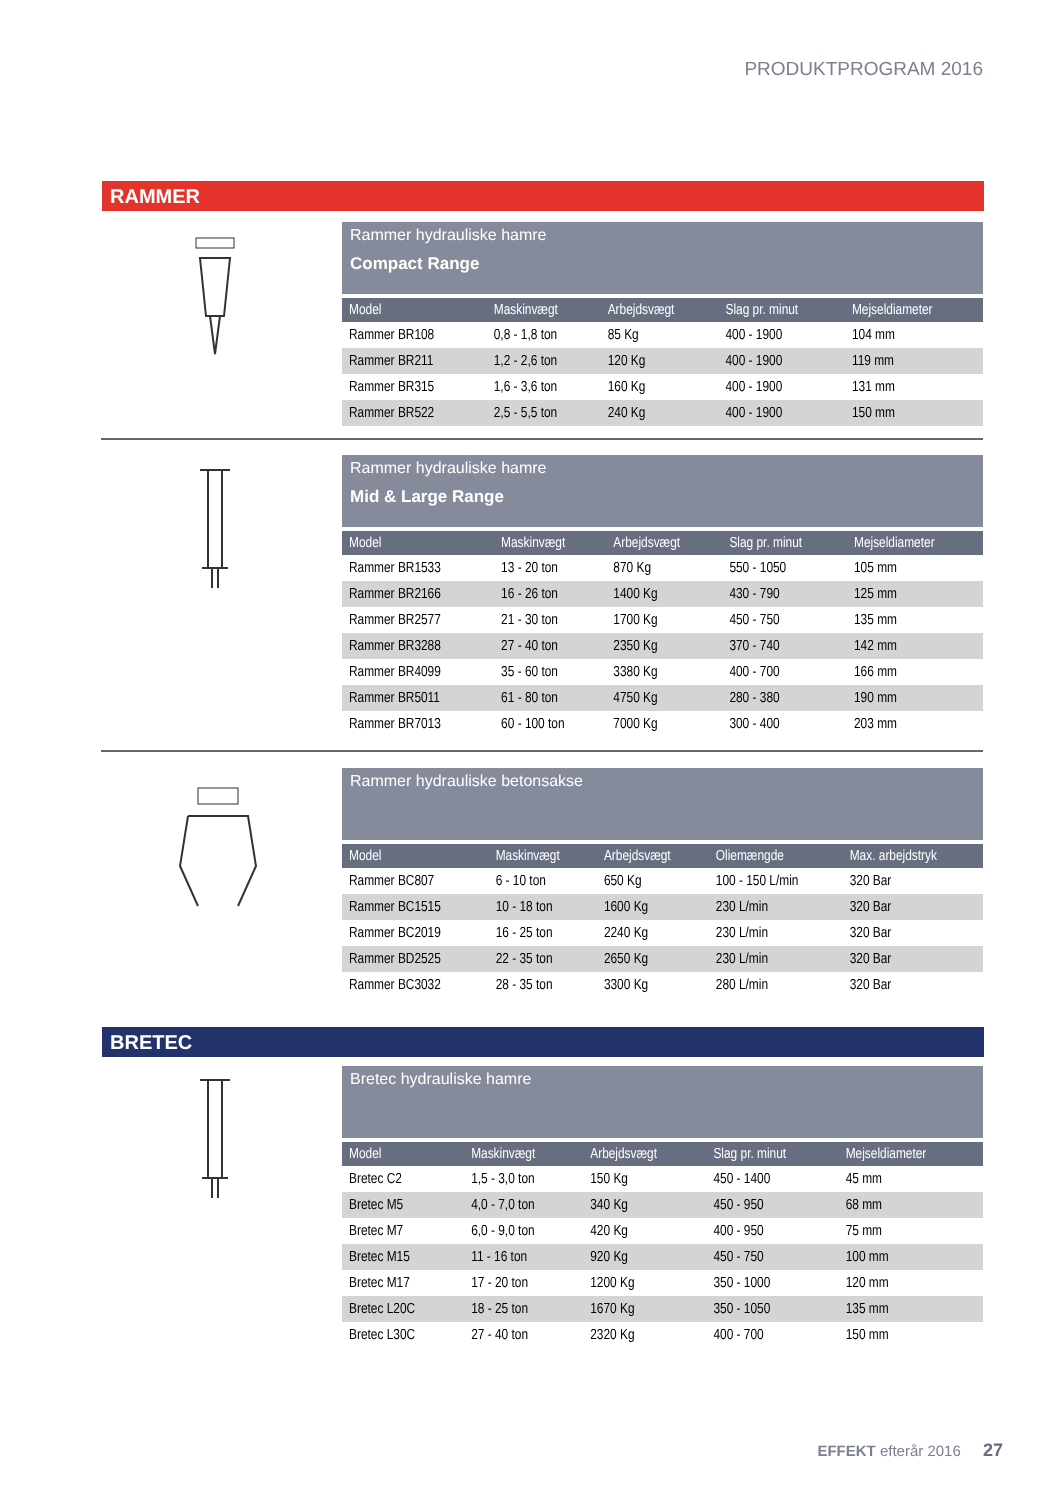PRODUKTPROGRAM 2016
RAMMER
Rammer hydrauliske hamre
Compact Range
| Model | Maskinvægt | Arbejdsvægt | Slag pr. minut | Mejseldiameter |
| --- | --- | --- | --- | --- |
| Rammer BR108 | 0,8 - 1,8 ton | 85 Kg | 400 - 1900 | 104 mm |
| Rammer BR211 | 1,2 - 2,6 ton | 120 Kg | 400 - 1900 | 119 mm |
| Rammer BR315 | 1,6 - 3,6 ton | 160 Kg | 400 - 1900 | 131 mm |
| Rammer BR522 | 2,5 - 5,5 ton | 240 Kg | 400 - 1900 | 150 mm |
Rammer hydrauliske hamre
Mid & Large Range
| Model | Maskinvægt | Arbejdsvægt | Slag pr. minut | Mejseldiameter |
| --- | --- | --- | --- | --- |
| Rammer BR1533 | 13 - 20 ton | 870 Kg | 550 - 1050 | 105 mm |
| Rammer BR2166 | 16 - 26 ton | 1400 Kg | 430 - 790 | 125 mm |
| Rammer BR2577 | 21 - 30 ton | 1700 Kg | 450 - 750 | 135 mm |
| Rammer BR3288 | 27 - 40 ton | 2350 Kg | 370 - 740 | 142 mm |
| Rammer BR4099 | 35 - 60 ton | 3380 Kg | 400 - 700 | 166 mm |
| Rammer BR5011 | 61 - 80 ton | 4750 Kg | 280 - 380 | 190 mm |
| Rammer BR7013 | 60 - 100 ton | 7000 Kg | 300 - 400 | 203 mm |
Rammer hydrauliske betonsakse
| Model | Maskinvægt | Arbejdsvægt | Oliemængde | Max. arbejdstryk |
| --- | --- | --- | --- | --- |
| Rammer BC807 | 6 - 10 ton | 650 Kg | 100 - 150 L/min | 320 Bar |
| Rammer BC1515 | 10 - 18 ton | 1600 Kg | 230 L/min | 320 Bar |
| Rammer BC2019 | 16 - 25 ton | 2240 Kg | 230 L/min | 320 Bar |
| Rammer BD2525 | 22 - 35 ton | 2650 Kg | 230 L/min | 320 Bar |
| Rammer BC3032 | 28 - 35 ton | 3300 Kg | 280 L/min | 320 Bar |
BRETEC
Bretec hydrauliske hamre
| Model | Maskinvægt | Arbejdsvægt | Slag pr. minut | Mejseldiameter |
| --- | --- | --- | --- | --- |
| Bretec C2 | 1,5 - 3,0 ton | 150 Kg | 450 - 1400 | 45 mm |
| Bretec M5 | 4,0 - 7,0 ton | 340 Kg | 450 - 950 | 68 mm |
| Bretec M7 | 6,0 - 9,0 ton | 420 Kg | 400 - 950 | 75 mm |
| Bretec M15 | 11 - 16 ton | 920 Kg | 450 - 750 | 100 mm |
| Bretec M17 | 17 - 20 ton | 1200 Kg | 350 - 1000 | 120 mm |
| Bretec L20C | 18 - 25 ton | 1670 Kg | 350 - 1050 | 135 mm |
| Bretec L30C | 27 - 40 ton | 2320 Kg | 400 - 700 | 150 mm |
EFFEKT efterår 2016 27